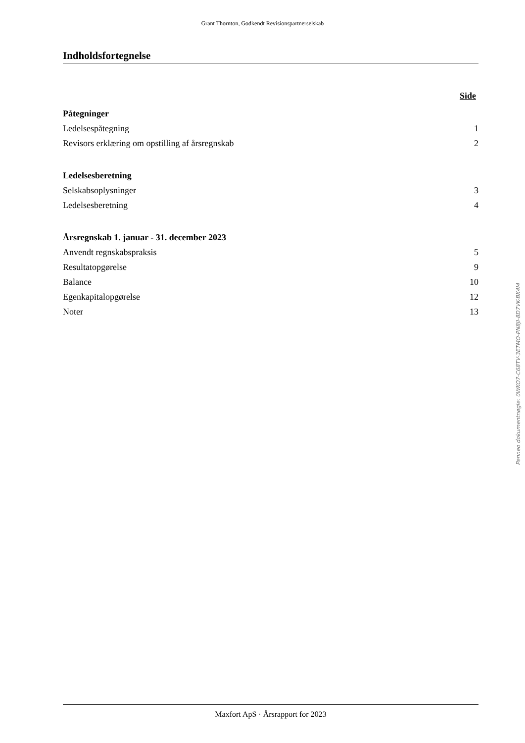Grant Thornton, Godkendt Revisionspartnerselskab
Indholdsfortegnelse
Side
Påtegninger
Ledelsespåtegning 1
Revisors erklæring om opstilling af årsregnskab 2
Ledelsesberetning
Selskabsoplysninger 3
Ledelsesberetning 4
Årsregnskab 1. januar - 31. december 2023
Anvendt regnskabspraksis 5
Resultatopgørelse 9
Balance 10
Egenkapitalopgørelse 12
Noter 13
Penneo dokumentnøgle: 0WKO7-C68TV-3ETMO-PN8JI-8D7VK-BK4I4
Maxfort ApS · Årsrapport for 2023